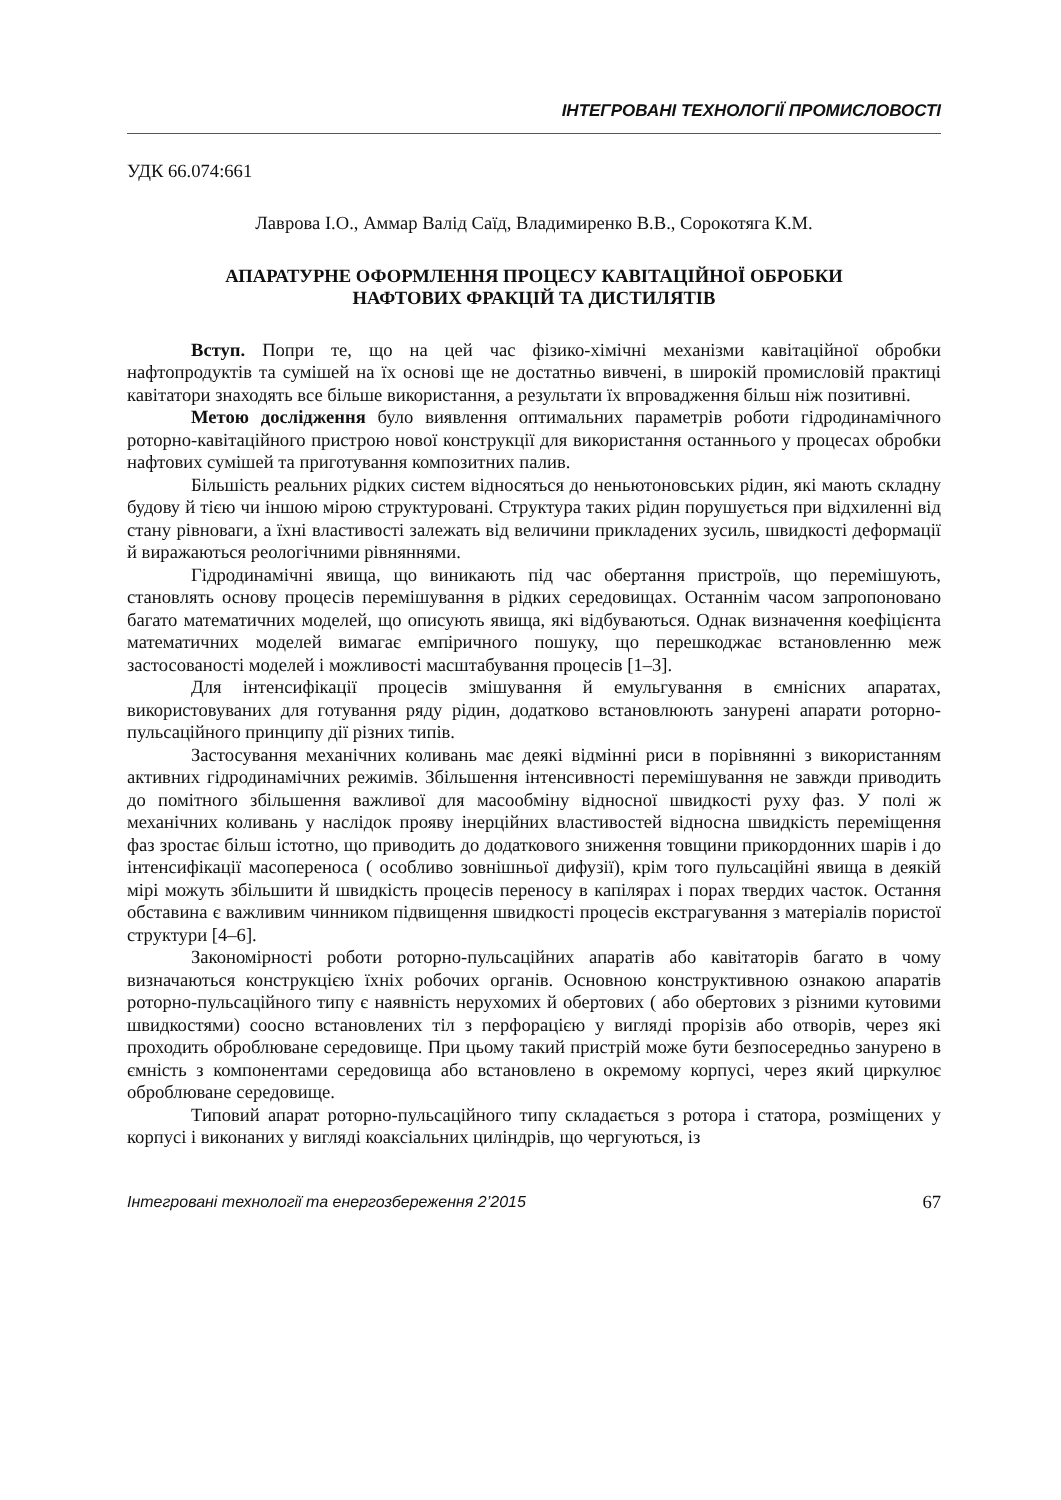ІНТЕГРОВАНІ ТЕХНОЛОГІЇ ПРОМИСЛОВОСТІ
УДК 66.074:661
Лаврова І.О., Аммар Валід Саїд, Владимиренко В.В., Сорокотяга К.М.
АПАРАТУРНЕ ОФОРМЛЕННЯ ПРОЦЕСУ КАВІТАЦІЙНОЇ ОБРОБКИ
НАФТОВИХ ФРАКЦІЙ ТА ДИСТИЛЯТІВ
Вступ. Попри те, що на цей час фізико-хімічні механізми кавітаційної обробки нафтопродуктів та сумішей на їх основі ще не достатньо вивчені, в широкій промисловій практиці кавітатори знаходять все більше використання, а результати їх впровадження більш ніж позитивні.
Метою дослідження було виявлення оптимальних параметрів роботи гідродинамічного роторно-кавітаційного пристрою нової конструкції для використання останнього у процесах обробки нафтових сумішей та приготування композитних палив.
Більшість реальних рідких систем відносяться до неньютоновських рідин, які мають складну будову й тією чи іншою мірою структуровані. Структура таких рідин порушується при відхиленні від стану рівноваги, а їхні властивості залежать від величини прикладених зусиль, швидкості деформації й виражаються реологічними рівняннями.
Гідродинамічні явища, що виникають під час обертання пристроїв, що перемішують, становлять основу процесів перемішування в рідких середовищах. Останнім часом запропоновано багато математичних моделей, що описують явища, які відбуваються. Однак визначення коефіцієнта математичних моделей вимагає емпіричного пошуку, що перешкоджає встановленню меж застосованості моделей і можливості масштабування процесів [1–3].
Для інтенсифікації процесів змішування й емульгування в ємнісних апаратах, використовуваних для готування ряду рідин, додатково встановлюють занурені апарати роторно-пульсаційного принципу дії різних типів.
Застосування механічних коливань має деякі відмінні риси в порівнянні з використанням активних гідродинамічних режимів. Збільшення інтенсивності перемішування не завжди приводить до помітного збільшення важливої для масообміну відносної швидкості руху фаз. У полі ж механічних коливань у наслідок прояву інерційних властивостей відносна швидкість переміщення фаз зростає більш істотно, що приводить до додаткового зниження товщини прикордонних шарів і до інтенсифікації масопереноса ( особливо зовнішньої дифузії), крім того пульсаційні явища в деякій мірі можуть збільшити й швидкість процесів переносу в капілярах і порах твердих часток. Остання обставина є важливим чинником підвищення швидкості процесів екстрагування з матеріалів пористої структури [4–6].
Закономірності роботи роторно-пульсаційних апаратів або кавітаторів багато в чому визначаються конструкцією їхніх робочих органів. Основною конструктивною ознакою апаратів роторно-пульсаційного типу є наявність нерухомих й обертових ( або обертових з різними кутовими швидкостями) соосно встановлених тіл з перфорацією у вигляді прорізів або отворів, через які проходить оброблюване середовище. При цьому такий пристрій може бути безпосередньо занурено в ємність з компонентами середовища або встановлено в окремому корпусі, через який циркулює оброблюване середовище.
Типовий апарат роторно-пульсаційного типу складається з ротора і статора, розміщених у корпусі і виконаних у вигляді коаксіальних циліндрів, що чергуються, із
Інтегровані технології та енергозбереження 2’2015 67